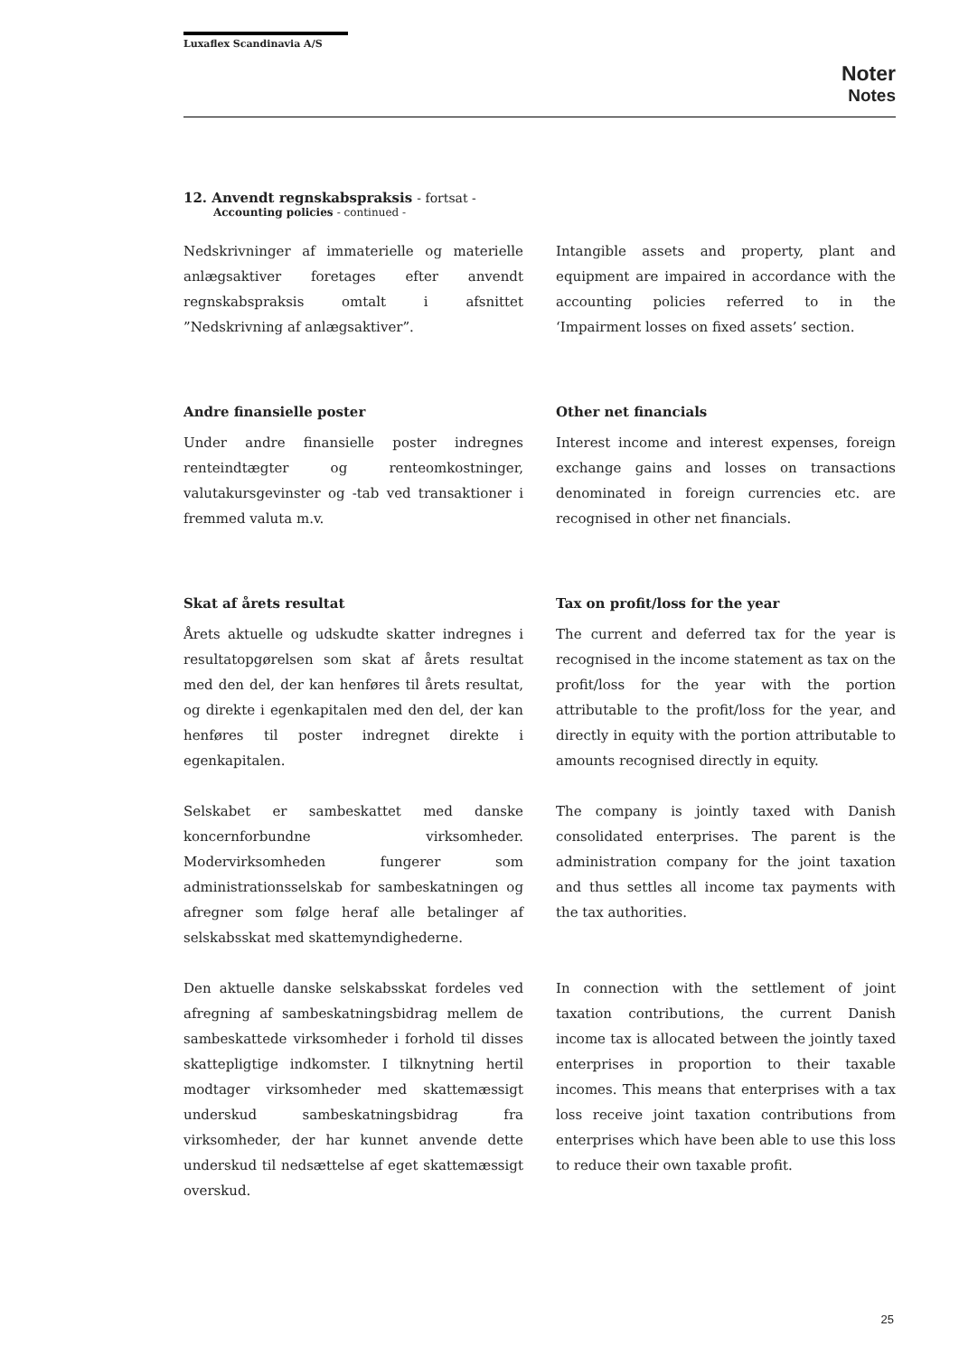Luxaflex Scandinavia A/S
Noter
Notes
12. Anvendt regnskabspraksis - fortsat -
Accounting policies - continued -
Nedskrivninger af immaterielle og materielle anlægsaktiver foretages efter anvendt regnskabspraksis omtalt i afsnittet ”Nedskrivning af anlægsaktiver”.
Intangible assets and property, plant and equipment are impaired in accordance with the accounting policies referred to in the ‘Impairment losses on fixed assets’ section.
Andre finansielle poster
Under andre finansielle poster indregnes renteindtægter og renteomkostninger, valutakursgevinster og -tab ved transaktioner i fremmed valuta m.v.
Other net financials
Interest income and interest expenses, foreign exchange gains and losses on transactions denominated in foreign currencies etc. are recognised in other net financials.
Skat af årets resultat
Årets aktuelle og udskudte skatter indregnes i resultatopgørelsen som skat af årets resultat med den del, der kan henføres til årets resultat, og direkte i egenkapitalen med den del, der kan henføres til poster indregnet direkte i egenkapitalen.
Selskabet er sambeskattet med danske koncernforbundne virksomheder. Modervirksomheden fungerer som administrationsselskab for sambeskatningen og afregner som følge heraf alle betalinger af selskabsskat med skattemyndighederne.
Den aktuelle danske selskabsskat fordeles ved afregning af sambeskatningsbidrag mellem de sambeskattede virksomheder i forhold til disses skattepligtige indkomster. I tilknytning hertil modtager virksomheder med skattemæssigt underskud sambeskatningsbidrag fra virksomheder, der har kunnet anvende dette underskud til nedsættelse af eget skattemæssigt overskud.
Tax on profit/loss for the year
The current and deferred tax for the year is recognised in the income statement as tax on the profit/loss for the year with the portion attributable to the profit/loss for the year, and directly in equity with the portion attributable to amounts recognised directly in equity.
The company is jointly taxed with Danish consolidated enterprises. The parent is the administration company for the joint taxation and thus settles all income tax payments with the tax authorities.
In connection with the settlement of joint taxation contributions, the current Danish income tax is allocated between the jointly taxed enterprises in proportion to their taxable incomes. This means that enterprises with a tax loss receive joint taxation contributions from enterprises which have been able to use this loss to reduce their own taxable profit.
25